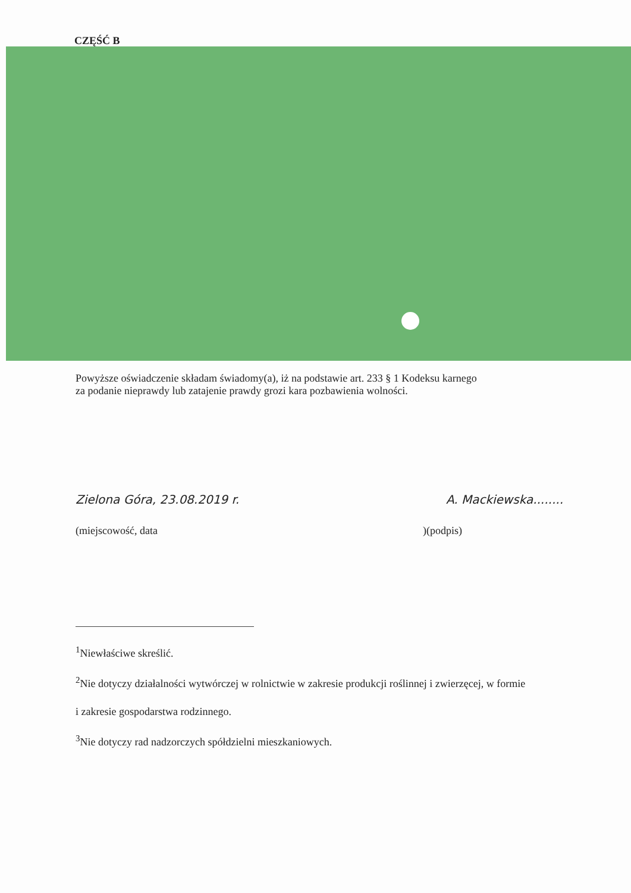CZĘŚĆ B
Powyższe oświadczenie składam świadomy(a), iż na podstawie art. 233 § 1 Kodeksu karnego
za podanie nieprawdy lub zatajenie prawdy grozi kara pozbawienia wolności.
Zielona Góra, 23.08.2019 r. A. Mackiewska........
(miejscowość, data)(podpis)
<sup>1</sup> Niewłaściwe skreślić.
<sup>2</sup> Nie dotyczy działalności wytwórczej w rolnictwie w zakresie produkcji roślinnej i zwierzęcej, w formie
i zakresie gospodarstwa rodzinnego.
<sup>3</sup> Nie dotyczy rad nadzorczych spółdzielni mieszkaniowych.